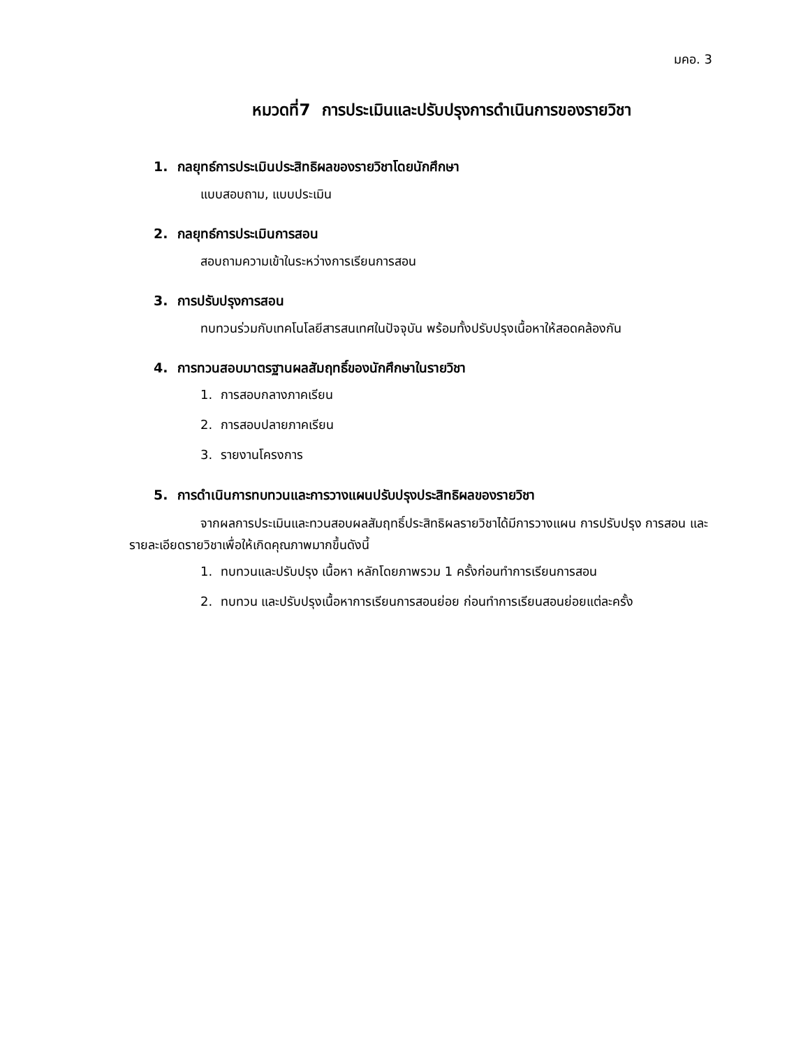มคอ. 3
หมวดที่7 การประเมินและปรับปรุงการดำเนินการของรายวิชา
1. กลยุทธ์การประเมินประสิทธิผลของรายวิชาโดยนักศึกษา
แบบสอบถาม, แบบประเมิน
2. กลยุทธ์การประเมินการสอน
สอบถามความเข้าในระหว่างการเรียนการสอน
3. การปรับปรุงการสอน
ทบทวนร่วมกับเทคโนโลยีสารสนเทศในปัจจุบัน พร้อมทั้งปรับปรุงเนื้อหาให้สอดคล้องกัน
4. การทวนสอบมาตรฐานผลสัมฤทธิ์ของนักศึกษาในรายวิชา
1. การสอบกลางภาคเรียน
2. การสอบปลายภาคเรียน
3. รายงานโครงการ
5. การดำเนินการทบทวนและการวางแผนปรับปรุงประสิทธิผลของรายวิชา
จากผลการประเมินและทวนสอบผลสัมฤทธิ์ประสิทธิผลรายวิชาได้มีการวางแผน การปรับปรุง การสอน และรายละเอียดรายวิชาเพื่อให้เกิดคุณภาพมากขึ้นดังนี้
1. ทบทวนและปรับปรุง เนื้อหา หลักโดยภาพรวม 1 ครั้งก่อนทำการเรียนการสอน
2. ทบทวน และปรับปรุงเนื้อหาการเรียนการสอนย่อย ก่อนทำการเรียนสอนย่อยแต่ละครั้ง